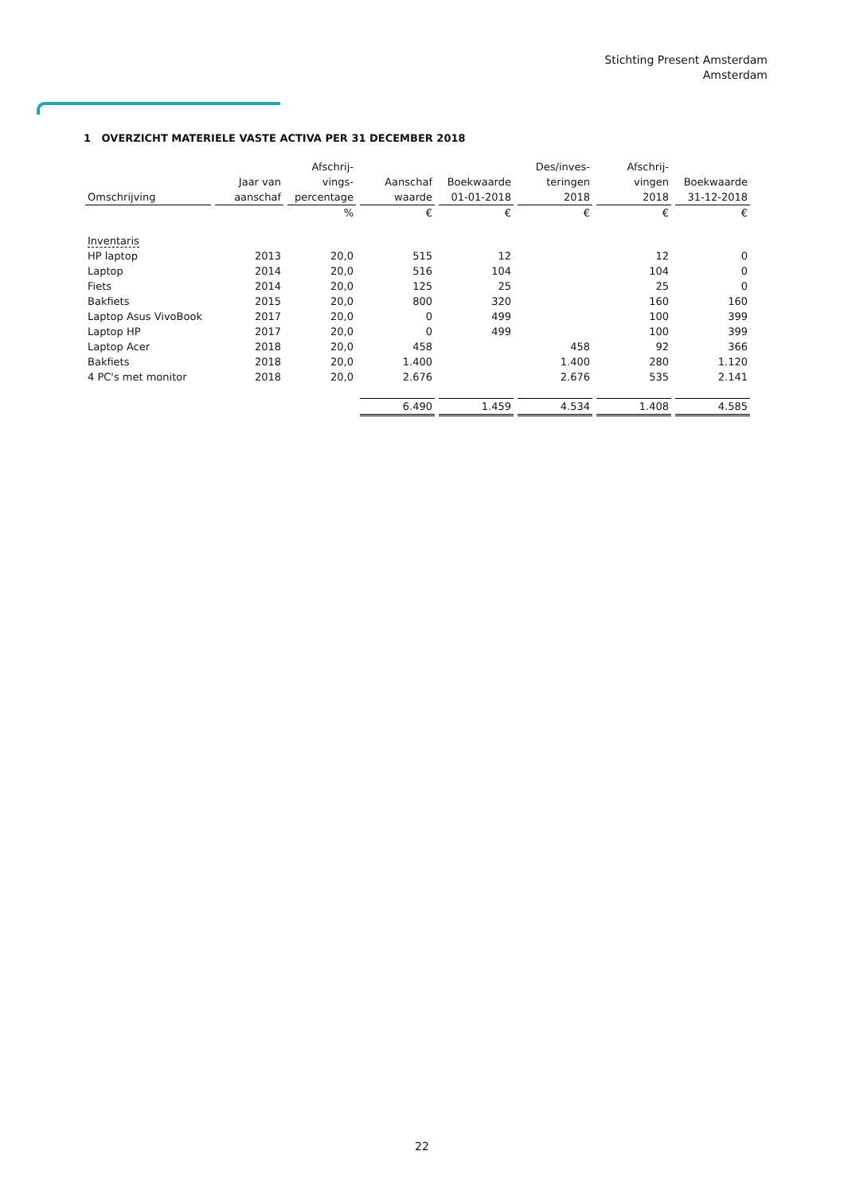Stichting Present Amsterdam
Amsterdam
1 OVERZICHT MATERIELE VASTE ACTIVA PER 31 DECEMBER 2018
| Omschrijving | Jaar van aanschaf | Afschrij- vings- percentage | Aanschaf waarde | Boekwaarde 01-01-2018 | Des/inves- teringen 2018 | Afschrij- vingen 2018 | Boekwaarde 31-12-2018 |
| --- | --- | --- | --- | --- | --- | --- | --- |
| | | % | € | € | € | € | € |
| Inventaris | | | | | | | |
| HP laptop | 2013 | 20,0 | 515 | 12 | | 12 | 0 |
| Laptop | 2014 | 20,0 | 516 | 104 | | 104 | 0 |
| Fiets | 2014 | 20,0 | 125 | 25 | | 25 | 0 |
| Bakfiets | 2015 | 20,0 | 800 | 320 | | 160 | 160 |
| Laptop Asus VivoBook | 2017 | 20,0 | 0 | 499 | | 100 | 399 |
| Laptop HP | 2017 | 20,0 | 0 | 499 | | 100 | 399 |
| Laptop Acer | 2018 | 20,0 | 458 | | 458 | 92 | 366 |
| Bakfiets | 2018 | 20,0 | 1.400 | | 1.400 | 280 | 1.120 |
| 4 PC's met monitor | 2018 | 20,0 | 2.676 | | 2.676 | 535 | 2.141 |
| | | | 6.490 | 1.459 | 4.534 | 1.408 | 4.585 |
22